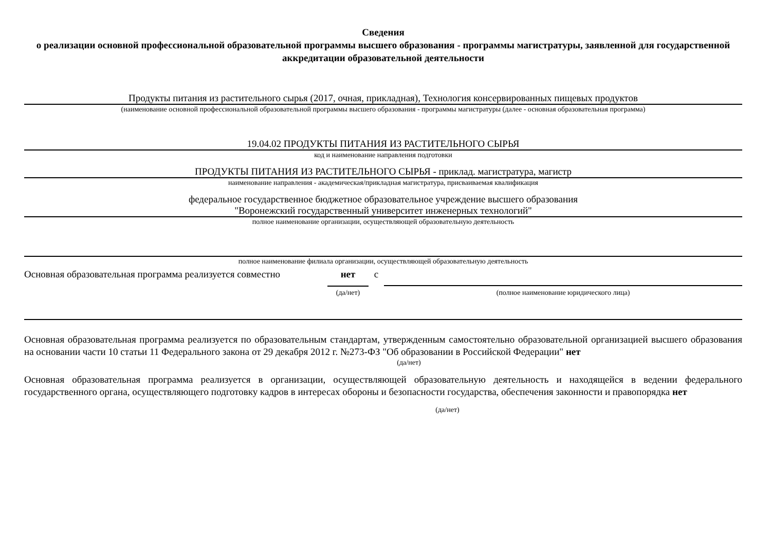Сведения
о реализации основной профессиональной образовательной программы высшего образования - программы магистратуры, заявленной для государственной аккредитации образовательной деятельности
Продукты питания из растительного сырья (2017, очная, прикладная), Технология консервированных пищевых продуктов
(наименование основной профессиональной образовательной программы высшего образования - программы магистратуры (далее - основная образовательная программа)
19.04.02 ПРОДУКТЫ ПИТАНИЯ ИЗ РАСТИТЕЛЬНОГО СЫРЬЯ
код и наименование направления подготовки
ПРОДУКТЫ ПИТАНИЯ ИЗ РАСТИТЕЛЬНОГО СЫРЬЯ - приклад. магистратура, магистр
наименование направления - академическая/прикладная магистратура, присваиваемая квалификация
федеральное государственное бюджетное образовательное учреждение высшего образования
"Воронежский государственный университет инженерных технологий"
полное наименование организации, осуществляющей образовательную деятельность
полное наименование филиала организации, осуществляющей образовательную деятельность
Основная образовательная программа реализуется совместно
нет
(да/нет)
с
(полное наименование юридического лица)
Основная образовательная программа реализуется по образовательным стандартам, утвержденным самостоятельно образовательной организацией высшего образования на основании части 10 статьи 11 Федерального закона от 29 декабря 2012 г. №273-ФЗ "Об образовании в Российской Федерации" нет
(да/нет)
Основная образовательная программа реализуется в организации, осуществляющей образовательную деятельность и находящейся в ведении федерального государственного органа, осуществляющего подготовку кадров в интересах обороны и безопасности государства, обеспечения законности и правопорядка нет
(да/нет)